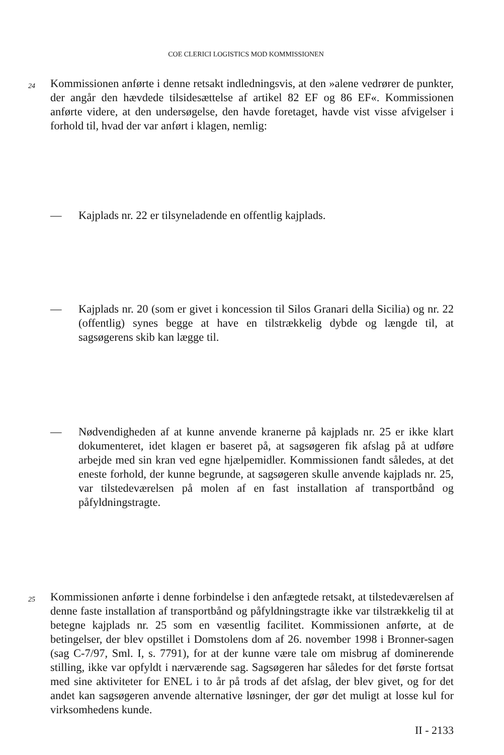COE CLERICI LOGISTICS MOD KOMMISSIONEN
24
Kommissionen anførte i denne retsakt indledningsvis, at den »alene vedrører de punkter, der angår den hævdede tilsidesættelse af artikel 82 EF og 86 EF«. Kommissionen anførte videre, at den undersøgelse, den havde foretaget, havde vist visse afvigelser i forhold til, hvad der var anført i klagen, nemlig:
— Kajplads nr. 22 er tilsyneladende en offentlig kajplads.
— Kajplads nr. 20 (som er givet i koncession til Silos Granari della Sicilia) og nr. 22 (offentlig) synes begge at have en tilstrækkelig dybde og længde til, at sagsøgerens skib kan lægge til.
— Nødvendigheden af at kunne anvende kranerne på kajplads nr. 25 er ikke klart dokumenteret, idet klagen er baseret på, at sagsøgeren fik afslag på at udføre arbejde med sin kran ved egne hjælpemidler. Kommissionen fandt således, at det eneste forhold, der kunne begrunde, at sagsøgeren skulle anvende kajplads nr. 25, var tilstedeværelsen på molen af en fast installation af transportbånd og påfyldningstragte.
25
Kommissionen anførte i denne forbindelse i den anfægtede retsakt, at tilstedeværelsen af denne faste installation af transportbånd og påfyldningstragte ikke var tilstrækkelig til at betegne kajplads nr. 25 som en væsentlig facilitet. Kommissionen anførte, at de betingelser, der blev opstillet i Domstolens dom af 26. november 1998 i Bronner-sagen (sag C-7/97, Sml. I, s. 7791), for at der kunne være tale om misbrug af dominerende stilling, ikke var opfyldt i nærværende sag. Sagsøgeren har således for det første fortsat med sine aktiviteter for ENEL i to år på trods af det afslag, der blev givet, og for det andet kan sagsøgeren anvende alternative løsninger, der gør det muligt at losse kul for virksomhedens kunde.
II - 2133